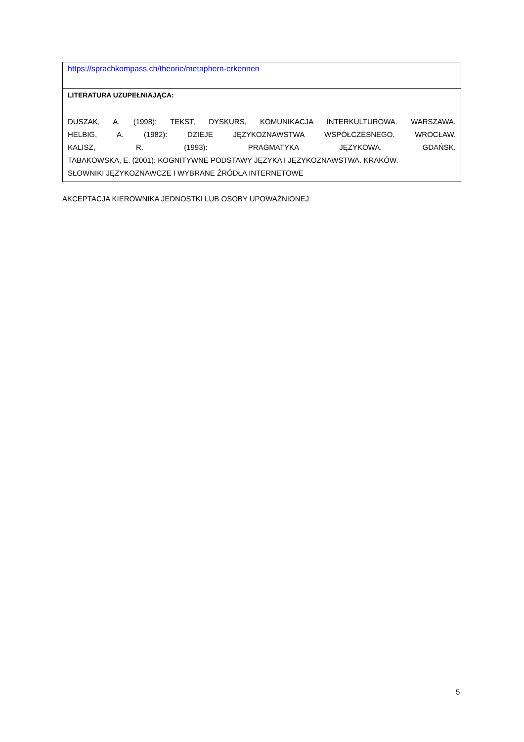| https://sprachkompass.ch/theorie/metaphern-erkennen |
| LITERATURA UZUPEŁNIAJĄCA: DUSZAK, A. (1998): TEKST, DYSKURS, KOMUNIKACJA INTERKULTUROWA. WARSZAWA. HELBIG, A. (1982): DZIEJE JĘZYKOZNAWSTWA WSPÓŁCZESNEGO. WROCŁAW. KALISZ, R. (1993): PRAGMATYKA JĘZYKOWA. GDAŃSK. TABAKOWSKA, E. (2001): KOGNITYWNE PODSTAWY JĘZYKA I JĘZYKOZNAWSTWA. KRAKÓW. SŁOWNIKI JĘZYKOZNAWCZE I WYBRANE ŹRÓDŁA INTERNETOWE |
AKCEPTACJA KIEROWNIKA JEDNOSTKI LUB OSOBY UPOWAŻNIONEJ
5